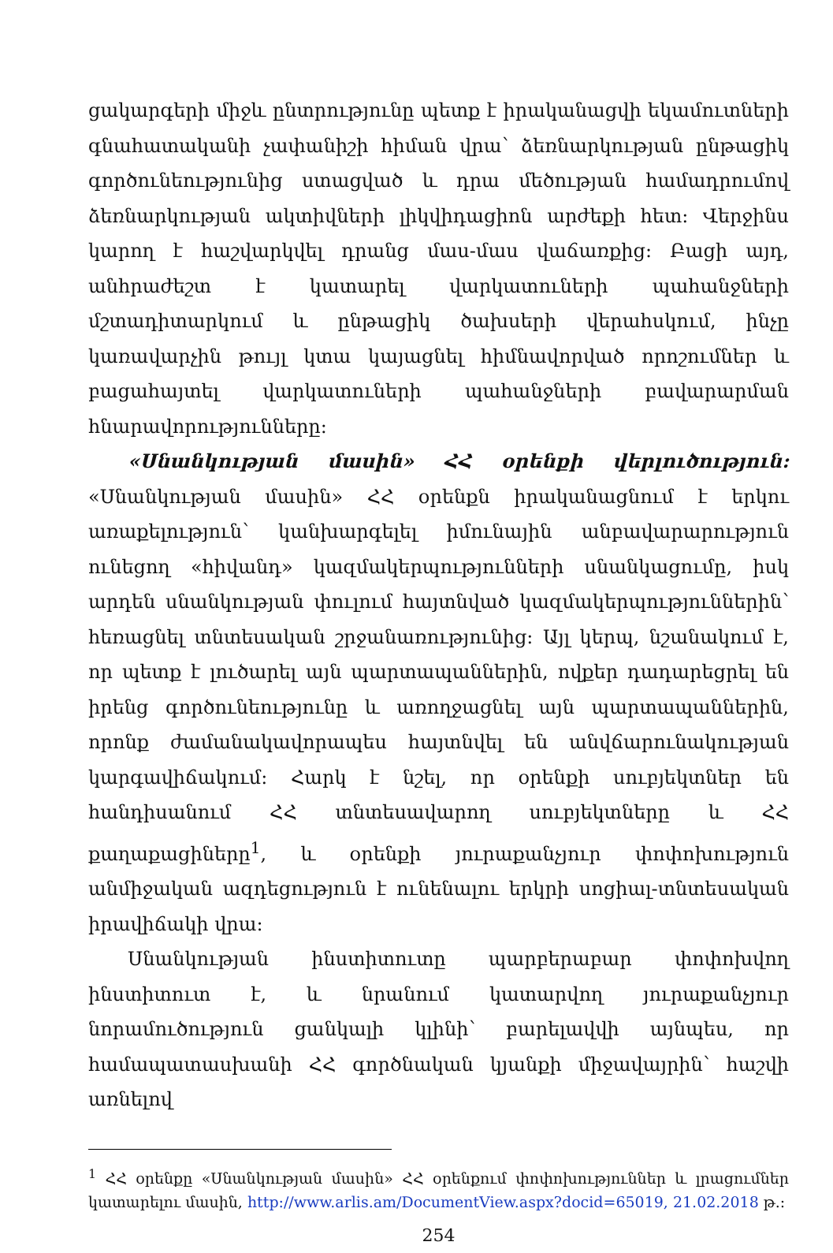ցակարգերի միջև ընտրությունը պետք է իրականացվի եկամուտների գնահատականի չափանիշի հիման վրա՝ ձեռնարկության ընթացիկ գործունեությունից ստացված և դրա մեծության համադրումով ձեռնարկության ակտիվների լիկվիդացիոն արժեքի հետ: Վերջինս կարող է հաշվարկվել դրանց մաս-մաս վաճառքից: Բացի այդ, անհրաժեշտ է կատարել վարկատուների պահանջների մշտադիտարկում և ընթացիկ ծախսերի վերահսկում, ինչը կառավարչին թույլ կտա կայացնել հիմնավորված որոշումներ և բացահայտել վարկատուների պահանջների բավարարման հնարավորությունները:
«Սնանկության մասին» ՀՀ օրենքի վերլուծություն: «Սնանկության մասին» ՀՀ օրենքն իրականացնում է երկու առաքելություն՝ կանխարգելել իմունային անբավարարություն ունեցող «հիվանդ» կազմակերպությունների սնանկացումը, իսկ արդեն սնանկության փուլում հայտնված կազմակերպություններին՝ հեռացնել տնտեսական շրջանառությունից: Այլ կերպ, նշանակում է, որ պետք է լուծարել այն պարտապաններին, ովքեր դադարեցրել են իրենց գործունեությունը և առողջացնել այն պարտապաններին, որոնք ժամանակավորապես հայտնվել են անվճարունակության կարգավիճակում: Հարկ է նշել, որ օրենքի սուբյեկտներ են հանդիսանում ՀՀ տնտեսավարող սուբյեկտները և ՀՀ քաղաքացիները<sup>1</sup>, և օրենքի յուրաքանչյուր փոփոխություն անմիջական ազդեցություն է ունենալու երկրի սոցիալ-տնտեսական իրավիճակի վրա:
Սնանկության ինստիտուտը պարբերաբար փոփոխվող ինստիտուտ է, և նրանում կատարվող յուրաքանչյուր նորամուծություն ցանկալի կլինի՝ բարելավվի այնպես, որ համապատասխանի ՀՀ գործնական կյանքի միջավայրին՝ հաշվի առնելով
<sup>1</sup> ՀՀ օրենքը «Սնանկության մասին» ՀՀ օրենքում փոփոխություններ և լրացումներ կատարելու մասին, http://www.arlis.am/DocumentView.aspx?docid=65019, 21.02.2018 թ.:
254